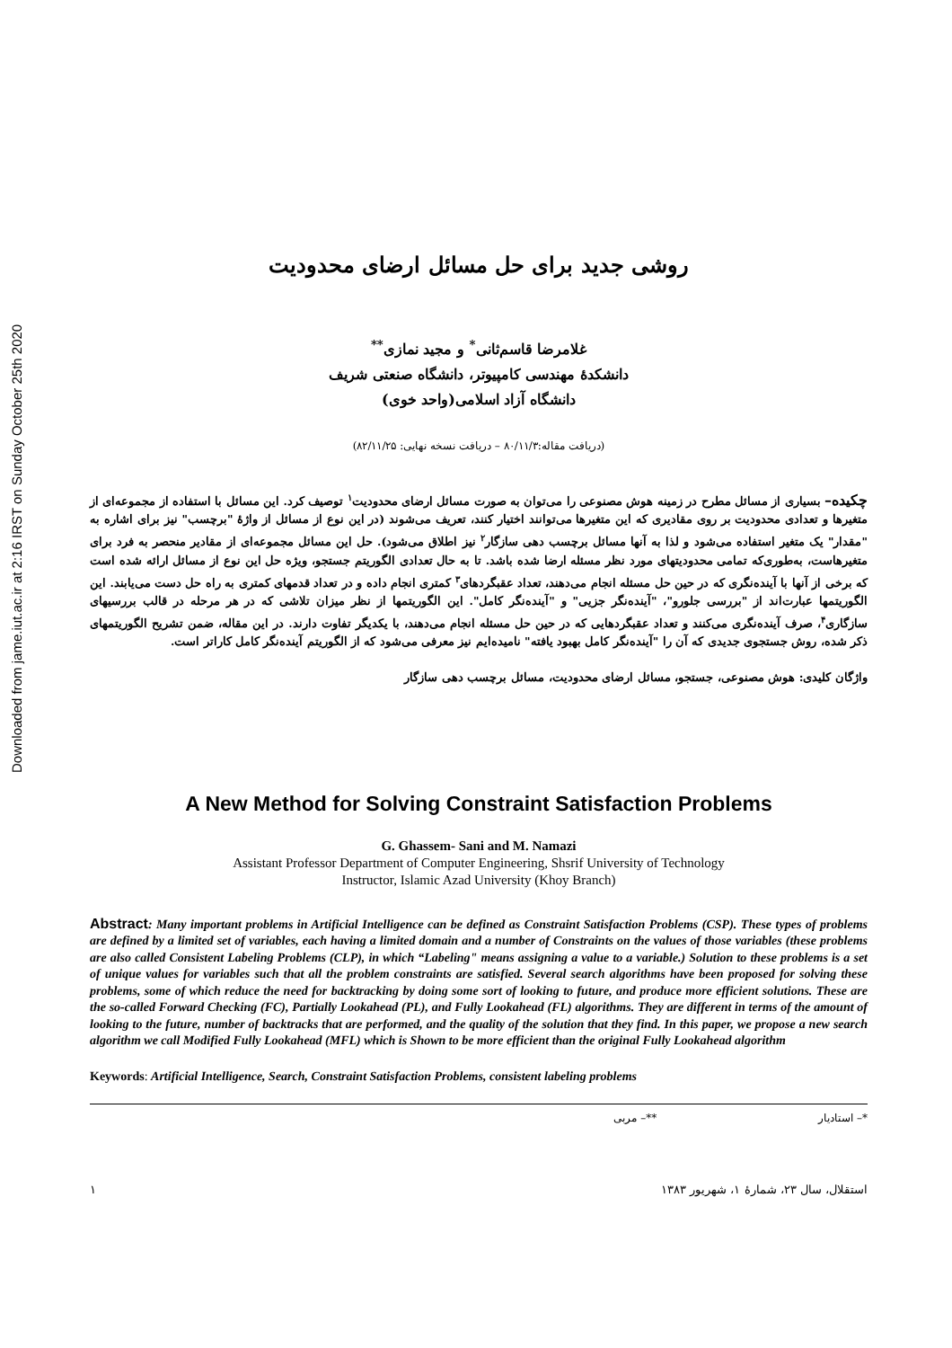Downloaded from jame.iut.ac.ir at 2:16 IRST on Sunday October 25th 2020
روشی جدید برای حل مسائل ارضای محدودیت
غلامرضا قاسم‌ثانی<sup>*</sup> و مجید نمازی<sup>**</sup>
دانشکدهٔ مهندسی کامپیوتر، دانشگاه صنعتی شریف
دانشگاه آزاد اسلامی(واحد خوی)
(دریافت مقاله:۸۰/۱۱/۳ – دریافت نسخه نهایی: ۸۲/۱۱/۲۵)
چکیده– بسیاری از مسائل مطرح در زمینه هوش مصنوعی را می‌توان به صورت مسائل ارضای محدودیت<sup>۱</sup> توصیف کرد. این مسائل با استفاده از مجموعه‌ای از متغیرها و تعدادی محدودیت بر روی مقادیری که این متغیرها می‌توانند اختیار کنند، تعریف می‌شوند (در این نوع از مسائل از واژهٔ "برچسب" نیز برای اشاره به "مقدار" یک متغیر استفاده می‌شود و لذا به آنها مسائل برچسب دهی سازگار<sup>۲</sup> نیز اطلاق می‌شود). حل این مسائل مجموعه‌ای از مقادیر منحصر به فرد برای متغیرهاست، به‌طوری‌که تمامی محدودیتهای مورد نظر مسئله ارضا شده باشد. تا به حال تعدادی الگوریتم جستجو، ویژه حل این نوع از مسائل ارائه شده است که برخی از آنها با آینده‌نگری که در حین حل مسئله انجام می‌دهند، تعداد عقبگردهای<sup>۳</sup> کمتری انجام داده و در تعداد قدمهای کمتری به راه حل دست می‌یابند. این الگوریتمها عبارت‌اند از "بررسی جلورو"، "آینده‌نگر جزیی" و "آینده‌نگر کامل". این الگوریتمها از نظر میزان تلاشی که در هر مرحله در قالب بررسیهای سازگاری<sup>۴</sup>، صرف آینده‌نگری می‌کنند و تعداد عقبگردهایی که در حین حل مسئله انجام می‌دهند، با یکدیگر تفاوت دارند. در این مقاله، ضمن تشریح الگوریتمهای ذکر شده، روش جستجوی جدیدی که آن را "آینده‌نگر کامل بهبود یافته" نامیده‌ایم نیز معرفی می‌شود که از الگوریتم آینده‌نگر کامل کاراتر است.
واژگان کلیدی: هوش مصنوعی، جستجو، مسائل ارضای محدودیت، مسائل برچسب دهی سازگار
A New Method for Solving Constraint Satisfaction Problems
G. Ghassem- Sani and M. Namazi
Assistant Professor Department of Computer Engineering, Shsrif University of Technology
Instructor, Islamic Azad University (Khoy Branch)
Abstract: Many important problems in Artificial Intelligence can be defined as Constraint Satisfaction Problems (CSP). These types of problems are defined by a limited set of variables, each having a limited domain and a number of Constraints on the values of those variables (these problems are also called Consistent Labeling Problems (CLP), in which “Labeling" means assigning a value to a variable.) Solution to these problems is a set of unique values for variables such that all the problem constraints are satisfied. Several search algorithms have been proposed for solving these problems, some of which reduce the need for backtracking by doing some sort of looking to future, and produce more efficient solutions. These are the so-called Forward Checking (FC), Partially Lookahead (PL), and Fully Lookahead (FL) algorithms. They are different in terms of the amount of looking to the future, number of backtracks that are performed, and the quality of the solution that they find. In this paper, we propose a new search algorithm we call Modified Fully Lookahead (MFL) which is Shown to be more efficient than the original Fully Lookahead algorithm
Keywords: Artificial Intelligence, Search, Constraint Satisfaction Problems, consistent labeling problems
*– استادیار **– مربی
استقلال، سال ۲۳، شمارهٔ ۱، شهریور ۱۳۸۳ ۱